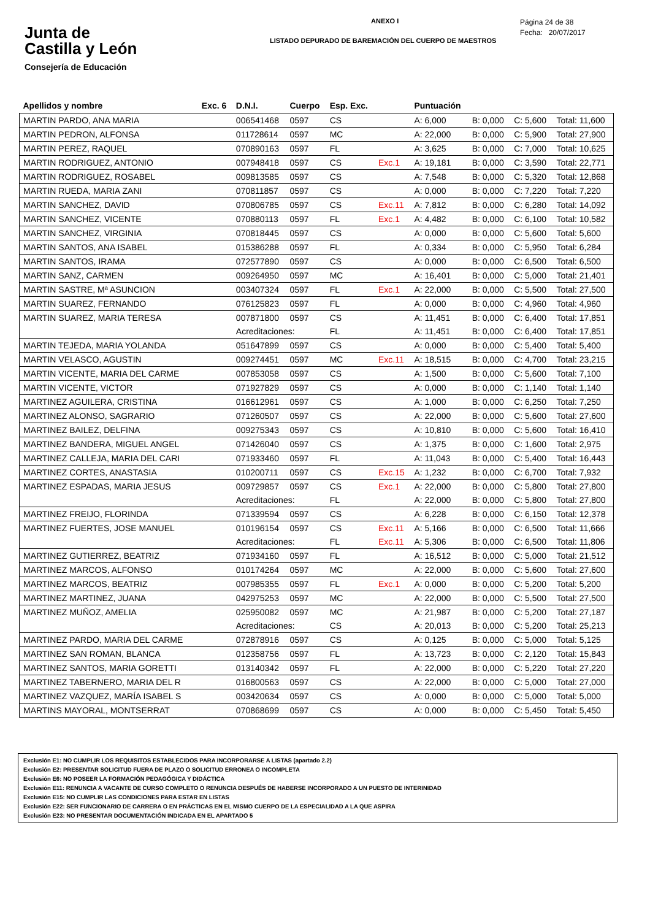Junta de
Castilla y León
Consejería de Educación
ANEXO I
LISTADO DEPURADO DE BAREMACIÓN DEL CUERPO DE MAESTROS
Página 24 de 38
Fecha: 20/07/2017
| Apellidos y nombre | Exc. 6 | D.N.I. | Cuerpo | Esp. Exc. | | Puntuación | | | |
| --- | --- | --- | --- | --- | --- | --- | --- | --- | --- |
| MARTIN PARDO, ANA MARIA | | 006541468 | 0597 | CS | | A: 6,000 | B: 0,000 | C: 5,600 | Total: 11,600 |
| MARTIN PEDRON, ALFONSA | | 011728614 | 0597 | MC | | A: 22,000 | B: 0,000 | C: 5,900 | Total: 27,900 |
| MARTIN PEREZ, RAQUEL | | 070890163 | 0597 | FL | | A: 3,625 | B: 0,000 | C: 7,000 | Total: 10,625 |
| MARTIN RODRIGUEZ, ANTONIO | | 007948418 | 0597 | CS | Exc.1 | A: 19,181 | B: 0,000 | C: 3,590 | Total: 22,771 |
| MARTIN RODRIGUEZ, ROSABEL | | 009813585 | 0597 | CS | | A: 7,548 | B: 0,000 | C: 5,320 | Total: 12,868 |
| MARTIN RUEDA, MARIA ZANI | | 070811857 | 0597 | CS | | A: 0,000 | B: 0,000 | C: 7,220 | Total: 7,220 |
| MARTIN SANCHEZ, DAVID | | 070806785 | 0597 | CS | Exc.11 | A: 7,812 | B: 0,000 | C: 6,280 | Total: 14,092 |
| MARTIN SANCHEZ, VICENTE | | 070880113 | 0597 | FL | Exc.1 | A: 4,482 | B: 0,000 | C: 6,100 | Total: 10,582 |
| MARTIN SANCHEZ, VIRGINIA | | 070818445 | 0597 | CS | | A: 0,000 | B: 0,000 | C: 5,600 | Total: 5,600 |
| MARTIN SANTOS, ANA ISABEL | | 015386288 | 0597 | FL | | A: 0,334 | B: 0,000 | C: 5,950 | Total: 6,284 |
| MARTIN SANTOS, IRAMA | | 072577890 | 0597 | CS | | A: 0,000 | B: 0,000 | C: 6,500 | Total: 6,500 |
| MARTIN SANZ, CARMEN | | 009264950 | 0597 | MC | | A: 16,401 | B: 0,000 | C: 5,000 | Total: 21,401 |
| MARTIN SASTRE, Mª ASUNCION | | 003407324 | 0597 | FL | Exc.1 | A: 22,000 | B: 0,000 | C: 5,500 | Total: 27,500 |
| MARTIN SUAREZ, FERNANDO | | 076125823 | 0597 | FL | | A: 0,000 | B: 0,000 | C: 4,960 | Total: 4,960 |
| MARTIN SUAREZ, MARIA TERESA | | 007871800 | 0597 | CS | | A: 11,451 | B: 0,000 | C: 6,400 | Total: 17,851 |
| | | Acreditaciones: | | FL | | A: 11,451 | B: 0,000 | C: 6,400 | Total: 17,851 |
| MARTIN TEJEDA, MARIA YOLANDA | | 051647899 | 0597 | CS | | A: 0,000 | B: 0,000 | C: 5,400 | Total: 5,400 |
| MARTIN VELASCO, AGUSTIN | | 009274451 | 0597 | MC | Exc.11 | A: 18,515 | B: 0,000 | C: 4,700 | Total: 23,215 |
| MARTIN VICENTE, MARIA DEL CARME | | 007853058 | 0597 | CS | | A: 1,500 | B: 0,000 | C: 5,600 | Total: 7,100 |
| MARTIN VICENTE, VICTOR | | 071927829 | 0597 | CS | | A: 0,000 | B: 0,000 | C: 1,140 | Total: 1,140 |
| MARTINEZ AGUILERA, CRISTINA | | 016612961 | 0597 | CS | | A: 1,000 | B: 0,000 | C: 6,250 | Total: 7,250 |
| MARTINEZ ALONSO, SAGRARIO | | 071260507 | 0597 | CS | | A: 22,000 | B: 0,000 | C: 5,600 | Total: 27,600 |
| MARTINEZ BAILEZ, DELFINA | | 009275343 | 0597 | CS | | A: 10,810 | B: 0,000 | C: 5,600 | Total: 16,410 |
| MARTINEZ BANDERA, MIGUEL ANGEL | | 071426040 | 0597 | CS | | A: 1,375 | B: 0,000 | C: 1,600 | Total: 2,975 |
| MARTINEZ CALLEJA, MARIA DEL CARI | | 071933460 | 0597 | FL | | A: 11,043 | B: 0,000 | C: 5,400 | Total: 16,443 |
| MARTINEZ CORTES, ANASTASIA | | 010200711 | 0597 | CS | Exc.15 | A: 1,232 | B: 0,000 | C: 6,700 | Total: 7,932 |
| MARTINEZ ESPADAS, MARIA JESUS | | 009729857 | 0597 | CS | Exc.1 | A: 22,000 | B: 0,000 | C: 5,800 | Total: 27,800 |
| | | Acreditaciones: | | FL | | A: 22,000 | B: 0,000 | C: 5,800 | Total: 27,800 |
| MARTINEZ FREIJO, FLORINDA | | 071339594 | 0597 | CS | | A: 6,228 | B: 0,000 | C: 6,150 | Total: 12,378 |
| MARTINEZ FUERTES, JOSE MANUEL | | 010196154 | 0597 | CS | Exc.11 | A: 5,166 | B: 0,000 | C: 6,500 | Total: 11,666 |
| | | Acreditaciones: | | FL | Exc.11 | A: 5,306 | B: 0,000 | C: 6,500 | Total: 11,806 |
| MARTINEZ GUTIERREZ, BEATRIZ | | 071934160 | 0597 | FL | | A: 16,512 | B: 0,000 | C: 5,000 | Total: 21,512 |
| MARTINEZ MARCOS, ALFONSO | | 010174264 | 0597 | MC | | A: 22,000 | B: 0,000 | C: 5,600 | Total: 27,600 |
| MARTINEZ MARCOS, BEATRIZ | | 007985355 | 0597 | FL | Exc.1 | A: 0,000 | B: 0,000 | C: 5,200 | Total: 5,200 |
| MARTINEZ MARTINEZ, JUANA | | 042975253 | 0597 | MC | | A: 22,000 | B: 0,000 | C: 5,500 | Total: 27,500 |
| MARTINEZ MUÑOZ, AMELIA | | 025950082 | 0597 | MC | | A: 21,987 | B: 0,000 | C: 5,200 | Total: 27,187 |
| | | Acreditaciones: | | CS | | A: 20,013 | B: 0,000 | C: 5,200 | Total: 25,213 |
| MARTINEZ PARDO, MARIA DEL CARME | | 072878916 | 0597 | CS | | A: 0,125 | B: 0,000 | C: 5,000 | Total: 5,125 |
| MARTINEZ SAN ROMAN, BLANCA | | 012358756 | 0597 | FL | | A: 13,723 | B: 0,000 | C: 2,120 | Total: 15,843 |
| MARTINEZ SANTOS, MARIA GORETTI | | 013140342 | 0597 | FL | | A: 22,000 | B: 0,000 | C: 5,220 | Total: 27,220 |
| MARTINEZ TABERNERO, MARIA DEL R | | 016800563 | 0597 | CS | | A: 22,000 | B: 0,000 | C: 5,000 | Total: 27,000 |
| MARTINEZ VAZQUEZ, MARÍA ISABEL S | | 003420634 | 0597 | CS | | A: 0,000 | B: 0,000 | C: 5,000 | Total: 5,000 |
| MARTINS MAYORAL, MONTSERRAT | | 070868699 | 0597 | CS | | A: 0,000 | B: 0,000 | C: 5,450 | Total: 5,450 |
Exclusión E1: NO CUMPLIR LOS REQUISITOS ESTABLECIDOS PARA INCORPORARSE A LISTAS (apartado 2.2)
Exclusión E2: PRESENTAR SOLICITUD FUERA DE PLAZO O SOLICITUD ERRONEA O INCOMPLETA
Exclusión E6: NO POSEER LA FORMACIÓN PEDAGÓGICA Y DIDÁCTICA
Exclusión E11: RENUNCIA A VACANTE DE CURSO COMPLETO O RENUNCIA DESPUÉS DE HABERSE INCORPORADO A UN PUESTO DE INTERINIDAD
Exclusión E15: NO CUMPLIR LAS CONDICIONES PARA ESTAR EN LISTAS
Exclusión E22: SER FUNCIONARIO DE CARRERA O EN PRÁCTICAS EN EL MISMO CUERPO DE LA ESPECIALIDAD A LA QUE ASPIRA
Exclusión E23: NO PRESENTAR DOCUMENTACIÓN INDICADA EN EL APARTADO 5